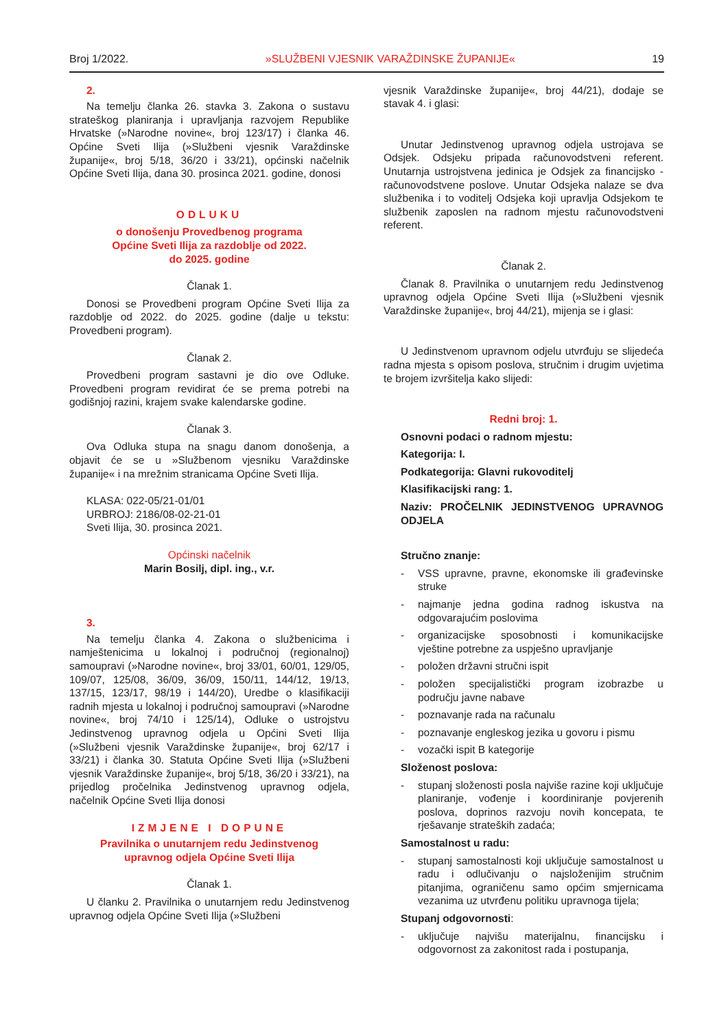Broj 1/2022. »SLUŽBENI VJESNIK VARAŽDINSKE ŽUPANIJE« 19
2.
Na temelju članka 26. stavka 3. Zakona o sustavu strateškog planiranja i upravljanja razvojem Republike Hrvatske (»Narodne novine«, broj 123/17) i članka 46. Općine Sveti Ilija (»Službeni vjesnik Varaždinske županije«, broj 5/18, 36/20 i 33/21), općinski načelnik Općine Sveti Ilija, dana 30. prosinca 2021. godine, donosi
ODLUKU
o donošenju Provedbenog programa
Općine Sveti Ilija za razdoblje od 2022.
do 2025. godine
Članak 1.
Donosi se Provedbeni program Općine Sveti Ilija za razdoblje od 2022. do 2025. godine (dalje u tekstu: Provedbeni program).
Članak 2.
Provedbeni program sastavni je dio ove Odluke. Provedbeni program revidirat će se prema potrebi na godišnjoj razini, krajem svake kalendarske godine.
Članak 3.
Ova Odluka stupa na snagu danom donošenja, a objavit će se u »Službenom vjesniku Varaždinske županije« i na mrežnim stranicama Općine Sveti Ilija.
KLASA: 022-05/21-01/01
URBROJ: 2186/08-02-21-01
Sveti Ilija, 30. prosinca 2021.
Općinski načelnik
Marin Bosilj, dipl. ing., v.r.
3.
Na temelju članka 4. Zakona o službenicima i namještenicima u lokalnoj i područnoj (regionalnoj) samoupravi (»Narodne novine«, broj 33/01, 60/01, 129/05, 109/07, 125/08, 36/09, 36/09, 150/11, 144/12, 19/13, 137/15, 123/17, 98/19 i 144/20), Uredbe o klasifikaciji radnih mjesta u lokalnoj i područnoj samoupravi (»Narodne novine«, broj 74/10 i 125/14), Odluke o ustrojstvu Jedinstvenog upravnog odjela u Općini Sveti Ilija (»Službeni vjesnik Varaždinske županije«, broj 62/17 i 33/21) i članka 30. Statuta Općine Sveti Ilija (»Službeni vjesnik Varaždinske županije«, broj 5/18, 36/20 i 33/21), na prijedlog pročelnika Jedinstvenog upravnog odjela, načelnik Općine Sveti Ilija donosi
IZMJENE I DOPUNE
Pravilnika o unutarnjem redu Jedinstvenog
upravnog odjela Općine Sveti Ilija
Članak 1.
U članku 2. Pravilnika o unutarnjem redu Jedinstvenog upravnog odjela Općine Sveti Ilija (»Službeni
vjesnik Varaždinske županije«, broj 44/21), dodaje se stavak 4. i glasi:
Unutar Jedinstvenog upravnog odjela ustrojava se Odsjek. Odsjeku pripada računovodstveni referent. Unutarnja ustrojstvena jedinica je Odsjek za financijsko - računovodstvene poslove. Unutar Odsjeka nalaze se dva službenika i to voditelj Odsjeka koji upravlja Odsjekom te službenik zaposlen na radnom mjestu računovodstveni referent.
Članak 2.
Članak 8. Pravilnika o unutarnjem redu Jedinstvenog upravnog odjela Općine Sveti Ilija (»Službeni vjesnik Varaždinske županije«, broj 44/21), mijenja se i glasi:
U Jedinstvenom upravnom odjelu utvrđuju se slijedeća radna mjesta s opisom poslova, stručnim i drugim uvjetima te brojem izvršitelja kako slijedi:
Redni broj: 1.
Osnovni podaci o radnom mjestu:
Kategorija: I.
Podkategorija: Glavni rukovoditelj
Klasifikacijski rang: 1.
Naziv: PROČELNIK JEDINSTVENOG UPRAVNOG ODJELA
Stručno znanje:
- VSS upravne, pravne, ekonomske ili građevinske struke
- najmanje jedna godina radnog iskustva na odgovarajućim poslovima
- organizacijske sposobnosti i komunikacijske vještine potrebne za uspješno upravljanje
- položen državni stručni ispit
- položen specijalistički program izobrazbe u području javne nabave
- poznavanje rada na računalu
- poznavanje engleskog jezika u govoru i pismu
- vozački ispit B kategorije
Složenost poslova:
- stupanj složenosti posla najviše razine koji uključuje planiranje, vođenje i koordiniranje povjerenih poslova, doprinos razvoju novih koncepata, te rješavanje strateških zadaća;
Samostalnost u radu:
- stupanj samostalnosti koji uključuje samostalnost u radu i odlučivanju o najsloženijim stručnim pitanjima, ograničenu samo općim smjernicama vezanima uz utvrđenu politiku upravnoga tijela;
Stupanj odgovornosti:
- uključuje najvišu materijalnu, financijsku i odgovornost za zakonitost rada i postupanja,